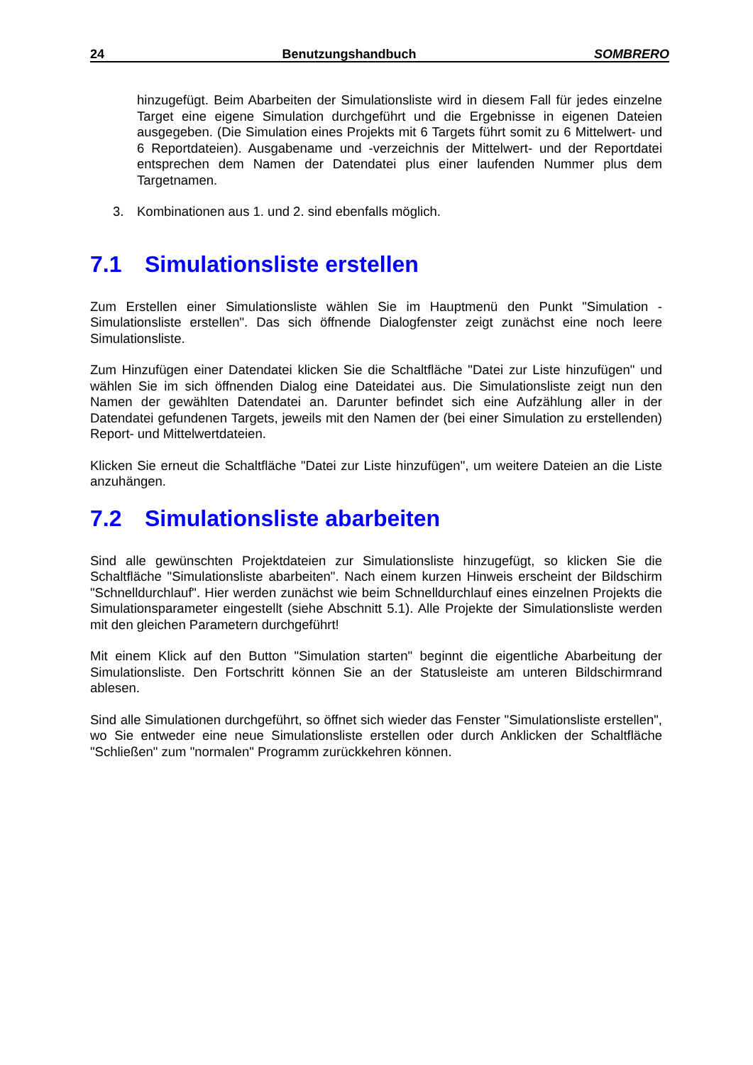24 Benutzungshandbuch SOMBRERO
hinzugefügt. Beim Abarbeiten der Simulationsliste wird in diesem Fall für jedes einzelne Target eine eigene Simulation durchgeführt und die Ergebnisse in eigenen Dateien ausgegeben. (Die Simulation eines Projekts mit 6 Targets führt somit zu 6 Mittelwert- und 6 Reportdateien). Ausgabename und -verzeichnis der Mittelwert- und der Reportdatei entsprechen dem Namen der Datendatei plus einer laufenden Nummer plus dem Targetnamen.
3. Kombinationen aus 1. und 2. sind ebenfalls möglich.
7.1 Simulationsliste erstellen
Zum Erstellen einer Simulationsliste wählen Sie im Hauptmenü den Punkt "Simulation - Simulationsliste erstellen". Das sich öffnende Dialogfenster zeigt zunächst eine noch leere Simulationsliste.
Zum Hinzufügen einer Datendatei klicken Sie die Schaltfläche "Datei zur Liste hinzufügen" und wählen Sie im sich öffnenden Dialog eine Dateidatei aus. Die Simulationsliste zeigt nun den Namen der gewählten Datendatei an. Darunter befindet sich eine Aufzählung aller in der Datendatei gefundenen Targets, jeweils mit den Namen der (bei einer Simulation zu erstellenden) Report- und Mittelwertdateien.
Klicken Sie erneut die Schaltfläche "Datei zur Liste hinzufügen", um weitere Dateien an die Liste anzuhängen.
7.2 Simulationsliste abarbeiten
Sind alle gewünschten Projektdateien zur Simulationsliste hinzugefügt, so klicken Sie die Schaltfläche "Simulationsliste abarbeiten". Nach einem kurzen Hinweis erscheint der Bildschirm "Schnelldurchlauf". Hier werden zunächst wie beim Schnelldurchlauf eines einzelnen Projekts die Simulationsparameter eingestellt (siehe Abschnitt 5.1). Alle Projekte der Simulationsliste werden mit den gleichen Parametern durchgeführt!
Mit einem Klick auf den Button "Simulation starten" beginnt die eigentliche Abarbeitung der Simulationsliste. Den Fortschritt können Sie an der Statusleiste am unteren Bildschirmrand ablesen.
Sind alle Simulationen durchgeführt, so öffnet sich wieder das Fenster "Simulationsliste erstellen", wo Sie entweder eine neue Simulationsliste erstellen oder durch Anklicken der Schaltfläche "Schließen" zum "normalen" Programm zurückkehren können.